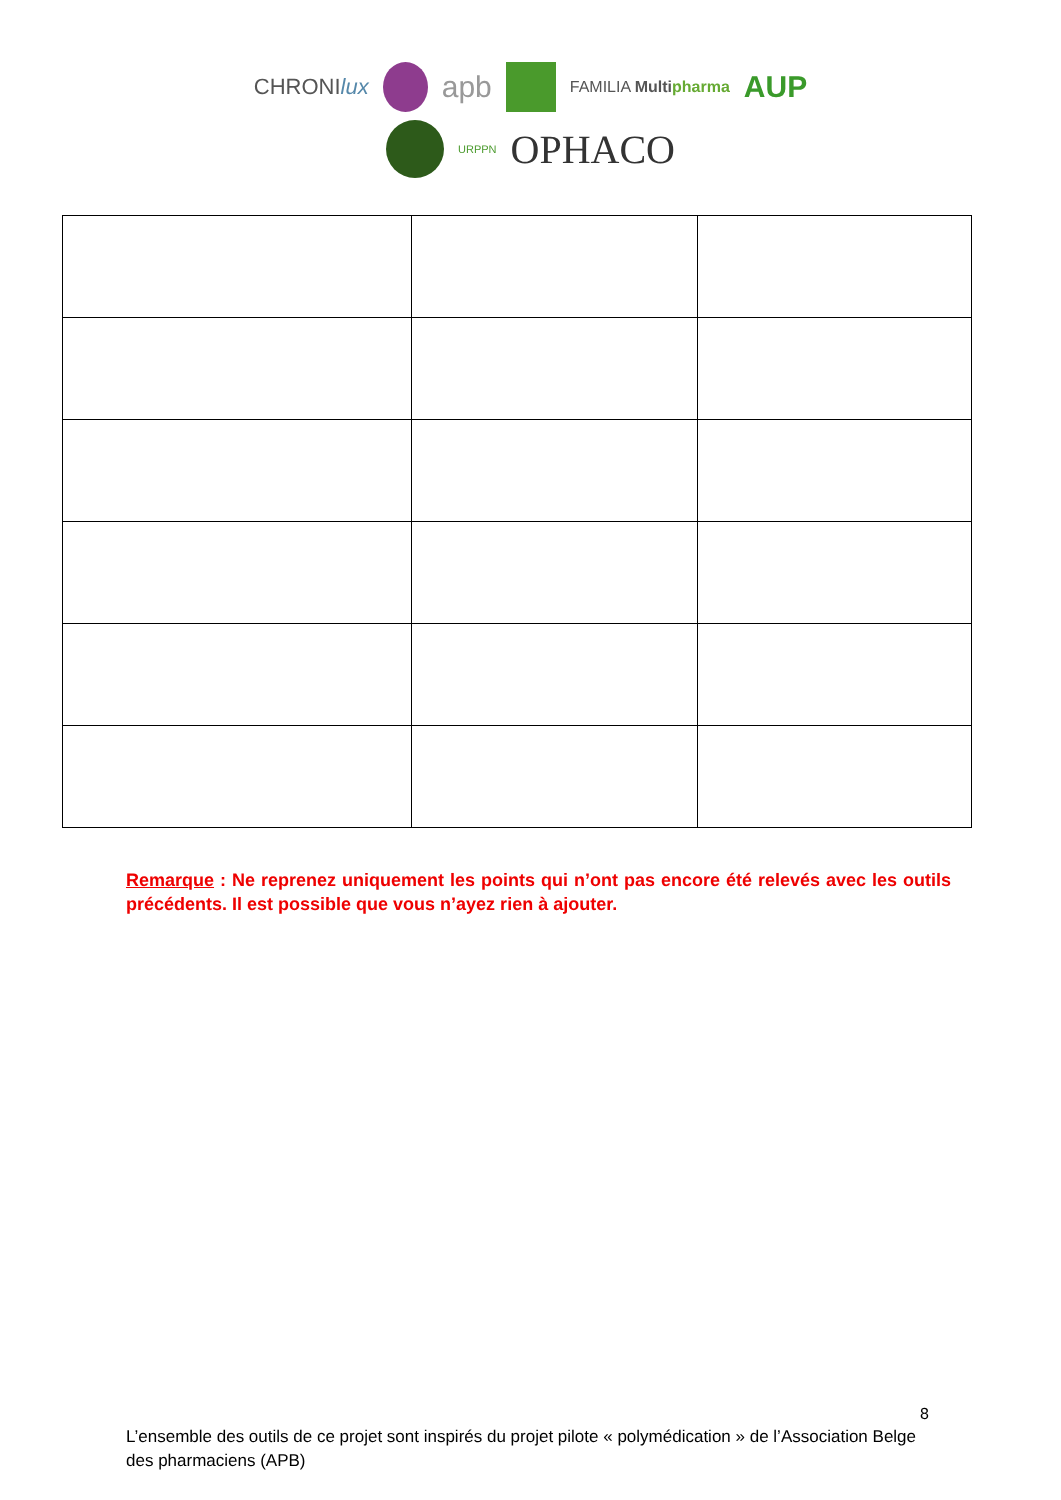CHRONIlux apb FAMILIA Multi pharma AUP
URPPN OPHACO
Remarque : Ne reprenez uniquement les points qui n’ont pas encore été relevés avec les outils précédents. Il est possible que vous n’ayez rien à ajouter.
8
L’ensemble des outils de ce projet sont inspirés du projet pilote « polymédication » de l’Association Belge des pharmaciens (APB)